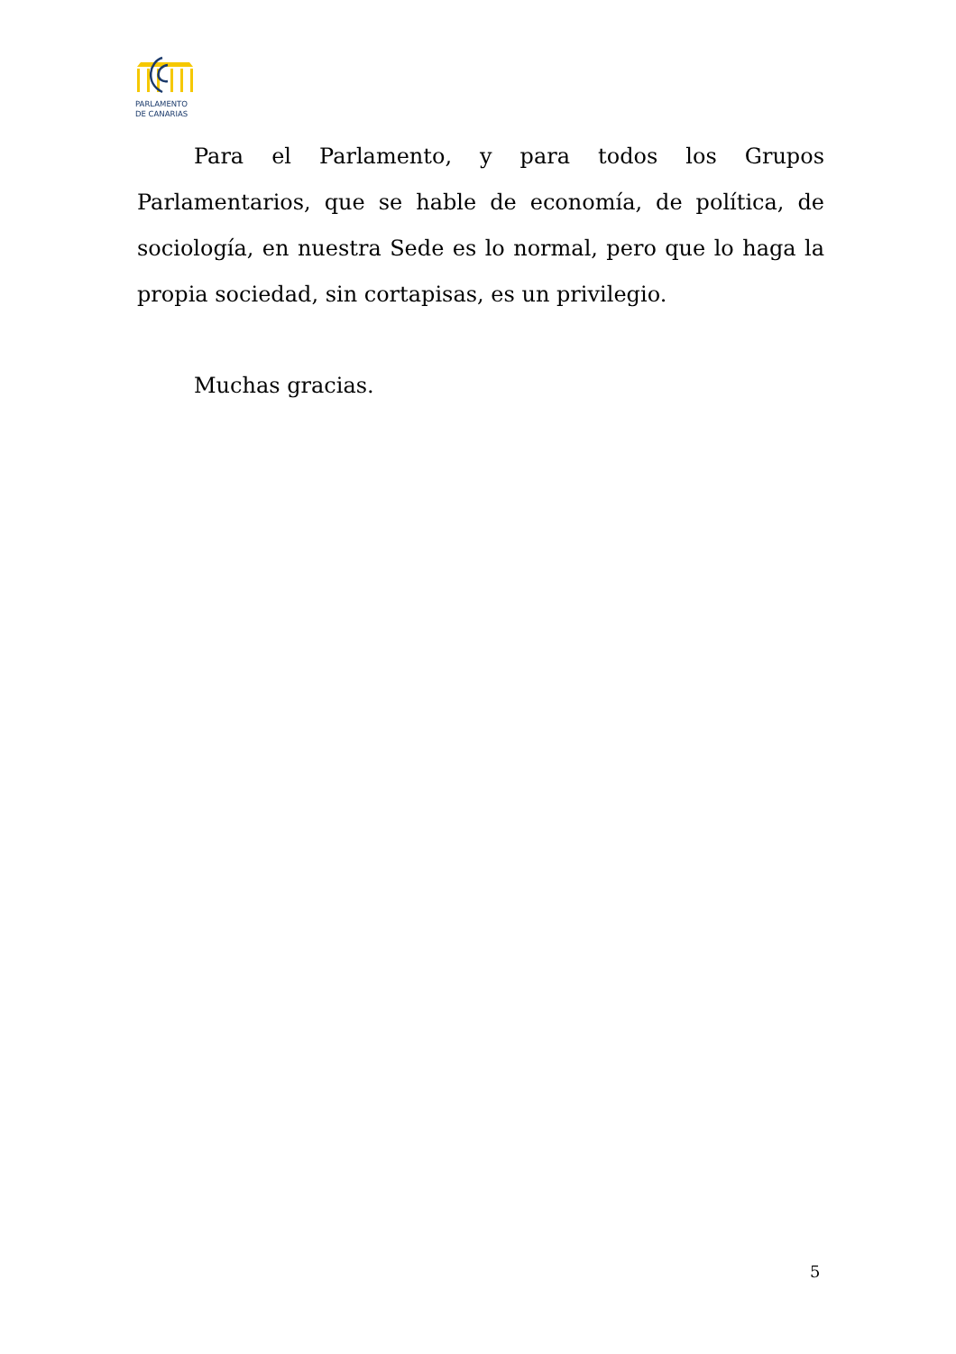PARLAMENTO
DE CANARIAS
Para el Parlamento, y para todos los Grupos Parlamentarios, que se hable de economía, de política, de sociología, en nuestra Sede es lo normal, pero que lo haga la propia sociedad, sin cortapisas, es un privilegio.
Muchas gracias.
5